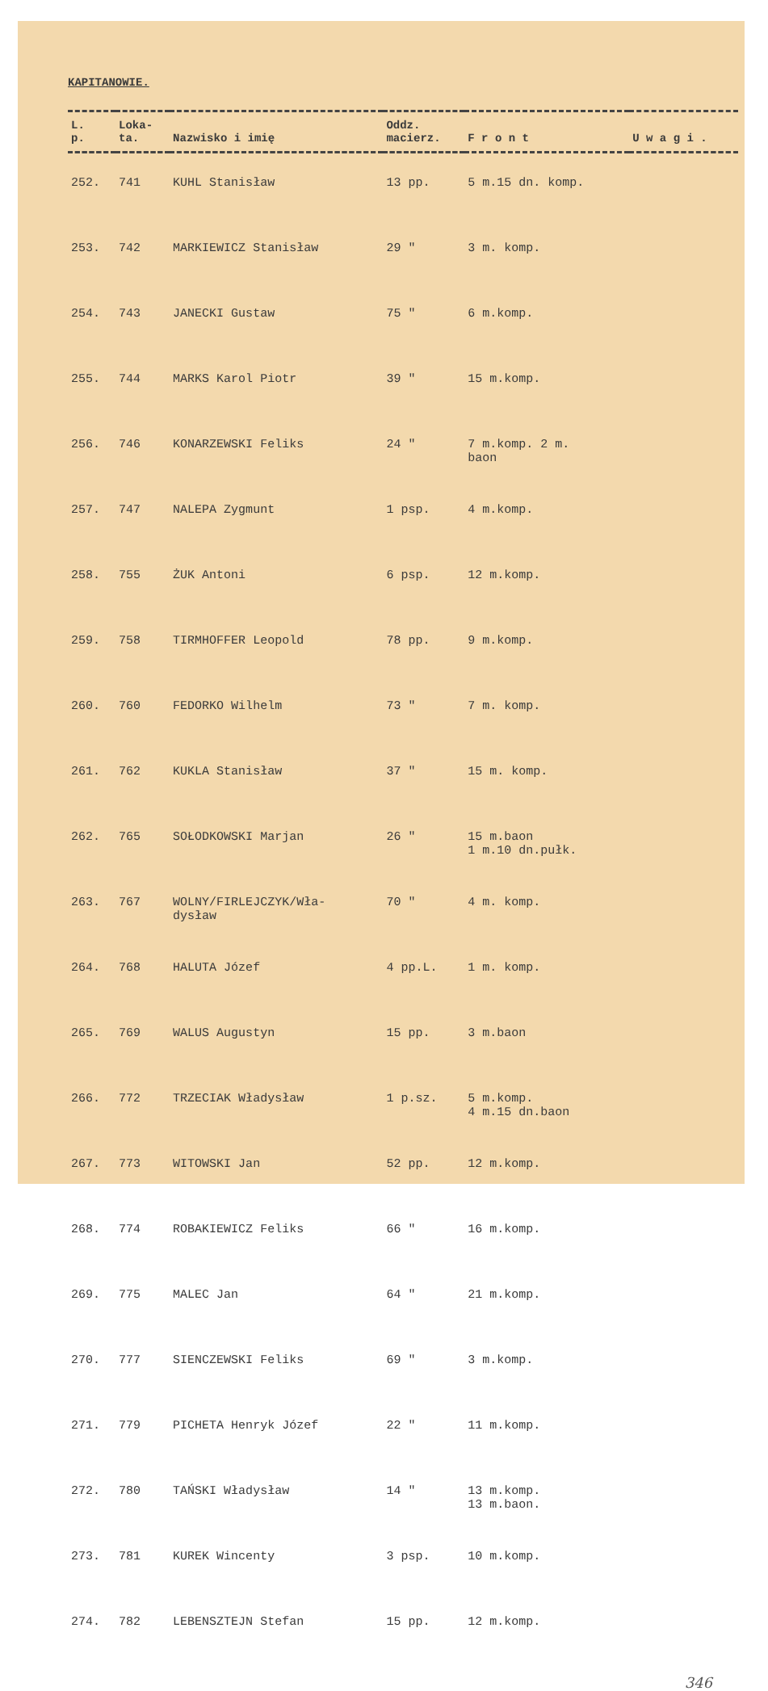KAPITANOWIE.
| L. p. | Lokа- ta. | Nazwisko i imię | Oddz. macierz. | F r o n t | U w a g i . |
| --- | --- | --- | --- | --- | --- |
| 252. | 741 | KUHL Stanisław | 13 pp. | 5 m.15 dn. komp. | |
| 253. | 742 | MARKIEWICZ Stanisław | 29 " | 3 m. komp. | |
| 254. | 743 | JANECKI Gustaw | 75 " | 6 m.komp. | |
| 255. | 744 | MARKS Karol Piotr | 39 " | 15 m.komp. | |
| 256. | 746 | KONARZEWSKI Feliks | 24 " | 7 m.komp. 2 m. baon | |
| 257. | 747 | NALEPA Zygmunt | 1 psp. | 4 m.komp. | |
| 258. | 755 | ŻUK Antoni | 6 psp. | 12 m.komp. | |
| 259. | 758 | TIRMHOFFER Leopold | 78 pp. | 9 m.komp. | |
| 260. | 760 | FEDORKO Wilhelm | 73 " | 7 m. komp. | |
| 261. | 762 | KUKLA Stanisław | 37 " | 15 m. komp. | |
| 262. | 765 | SOŁODKOWSKI Marjan | 26 " | 15 m.baon 1 m.10 dn.pułk. | |
| 263. | 767 | WOLNY/FIRLEJCZYK/Wła- dysław | 70 " | 4 m. komp. | |
| 264. | 768 | HALUTA Józef | 4 pp.L. | 1 m. komp. | |
| 265. | 769 | WALUS Augustyn | 15 pp. | 3 m.baon | |
| 266. | 772 | TRZECIAK Władysław | 1 p.sz. | 5 m.komp. 4 m.15 dn.baon | |
| 267. | 773 | WITOWSKI Jan | 52 pp. | 12 m.komp. | |
| 268. | 774 | ROBAKIEWICZ Feliks | 66 " | 16 m.komp. | |
| 269. | 775 | MALEC Jan | 64 " | 21 m.komp. | |
| 270. | 777 | SIENCZEWSKI Feliks | 69 " | 3 m.komp. | |
| 271. | 779 | PICHETA Henryk Józef | 22 " | 11 m.komp. | |
| 272. | 780 | TAŃSKI Władysław | 14 " | 13 m.komp. 13 m.baon. | |
| 273. | 781 | KUREK Wincenty | 3 psp. | 10 m.komp. | |
| 274. | 782 | LEBENSZTEJN Stefan | 15 pp. | 12 m.komp. | |
346